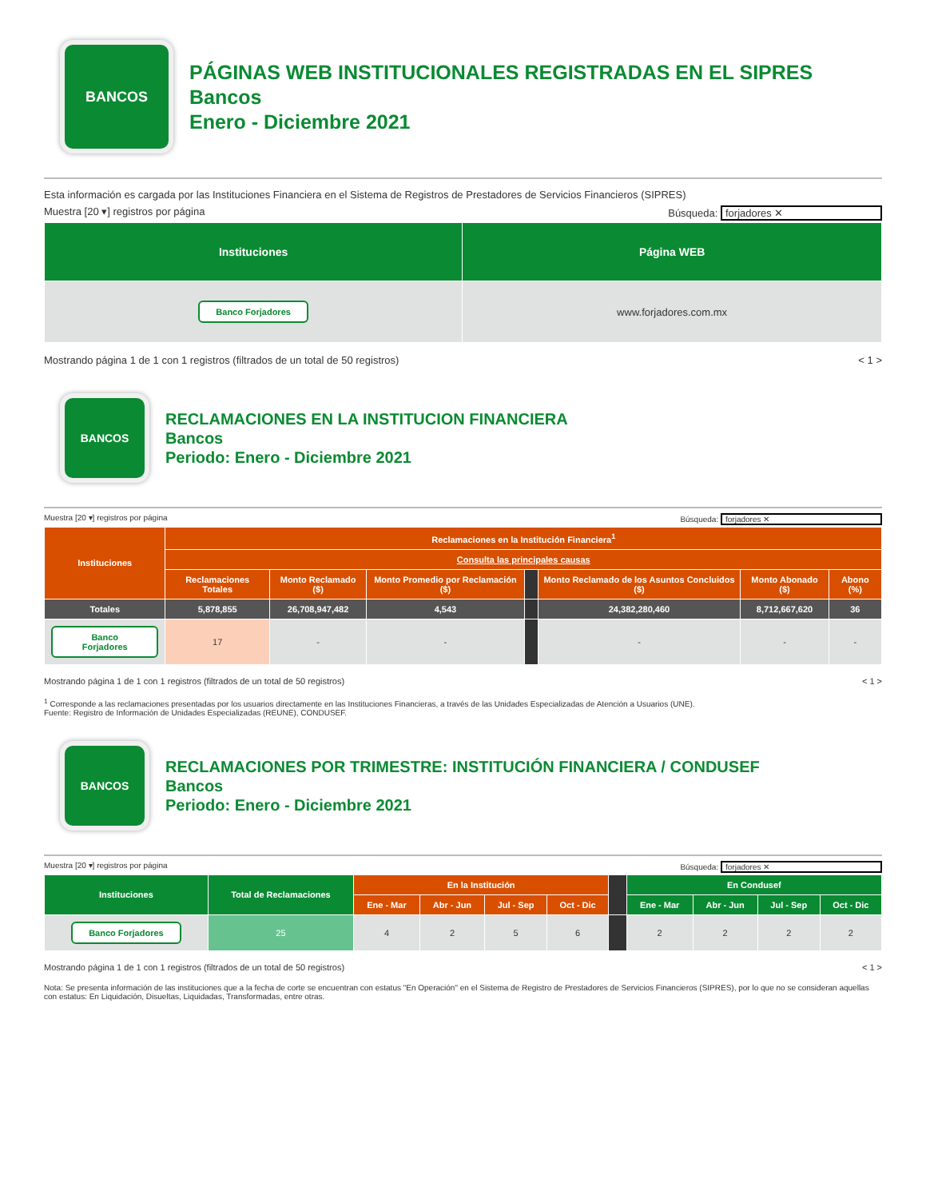BANCOS
PÁGINAS WEB INSTITUCIONALES REGISTRADAS EN EL SIPRES
Bancos
Enero - Diciembre 2021
Esta información es cargada por las Instituciones Financiera en el Sistema de Registros de Prestadores de Servicios Financieros (SIPRES)
Muestra [20 ▾] registros por página Búsqueda: forjadores ✕
| Instituciones | Página WEB |
| --- | --- |
| Banco Forjadores | www.forjadores.com.mx |
Mostrando página 1 de 1 con 1 registros (filtrados de un total de 50 registros) < 1 >
BANCOS
RECLAMACIONES EN LA INSTITUCION FINANCIERA
Bancos
Periodo: Enero - Diciembre 2021
Muestra [20 ▾] registros por página Búsqueda: forjadores ✕
| Instituciones | Reclamaciones en la Institución Financiera<sup>1</sup> | | | | | | |
| --- | --- | --- | --- | --- | --- | --- | --- |
| | Consulta las principales causas | | | | | | |
| | Reclamaciones Totales | Monto Reclamado ($) | Monto Promedio por Reclamación ($) | | Monto Reclamado de los Asuntos Concluidos ($) | Monto Abonado ($) | Abono (%) |
| Totales | 5,878,855 | 26,708,947,482 | 4,543 | | 24,382,280,460 | 8,712,667,620 | 36 |
| Banco Forjadores | 17 | - | - | | - | - | - |
Mostrando página 1 de 1 con 1 registros (filtrados de un total de 50 registros) < 1 >
<sup>1</sup> Corresponde a las reclamaciones presentadas por los usuarios directamente en las Instituciones Financieras, a través de las Unidades Especializadas de Atención a Usuarios (UNE).
Fuente: Registro de Información de Unidades Especializadas (REUNE), CONDUSEF.
BANCOS
RECLAMACIONES POR TRIMESTRE: INSTITUCIÓN FINANCIERA / CONDUSEF
Bancos
Periodo: Enero - Diciembre 2021
Muestra [20 ▾] registros por página Búsqueda: forjadores ✕
| Instituciones | Total de Reclamaciones | En la Institución | | | | | En Condusef | | | |
| --- | --- | --- | --- | --- | --- | --- | --- | --- | --- | --- |
| | | Ene - Mar | Abr - Jun | Jul - Sep | Oct - Dic | | Ene - Mar | Abr - Jun | Jul - Sep | Oct - Dic |
| Banco Forjadores | 25 | 4 | 2 | 5 | 6 | | 2 | 2 | 2 | 2 |
Mostrando página 1 de 1 con 1 registros (filtrados de un total de 50 registros) < 1 >
Nota: Se presenta información de las instituciones que a la fecha de corte se encuentran con estatus "En Operación" en el Sistema de Registro de Prestadores de Servicios Financieros (SIPRES), por lo que no se consideran aquellas con estatus: En Liquidación, Disueltas, Liquidadas, Transformadas, entre otras.